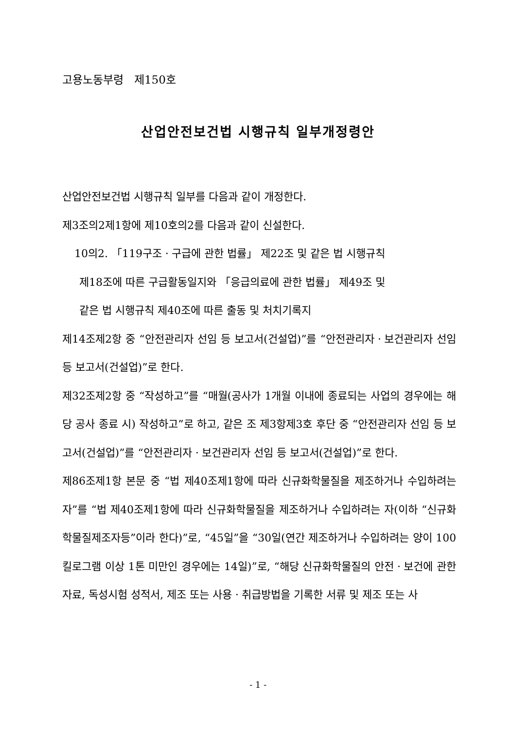고용노동부령 제150호
산업안전보건법 시행규칙 일부개정령안
산업안전보건법 시행규칙 일부를 다음과 같이 개정한다.
제3조의2제1항에 제10호의2를 다음과 같이 신설한다.
10의2. 「119구조ㆍ구급에 관한 법률」 제22조 및 같은 법 시행규칙
제18조에 따른 구급활동일지와 「응급의료에 관한 법률」 제49조 및
같은 법 시행규칙 제40조에 따른 출동 및 처치기록지
제14조제2항 중 “안전관리자 선임 등 보고서(건설업)”를 “안전관리자ㆍ보건관리자 선임 등 보고서(건설업)”로 한다.
제32조제2항 중 “작성하고”를 “매월(공사가 1개월 이내에 종료되는 사업의 경우에는 해당 공사 종료 시) 작성하고”로 하고, 같은 조 제3항제3호 후단 중 “안전관리자 선임 등 보고서(건설업)”를 “안전관리자ㆍ보건관리자 선임 등 보고서(건설업)”로 한다.
제86조제1항 본문 중 “법 제40조제1항에 따라 신규화학물질을 제조하거나 수입하려는 자”를 “법 제40조제1항에 따라 신규화학물질을 제조하거나 수입하려는 자(이하 “신규화학물질제조자등”이라 한다)”로, “45일”을 “30일(연간 제조하거나 수입하려는 양이 100킬로그램 이상 1톤 미만인 경우에는 14일)”로, “해당 신규화학물질의 안전ㆍ보건에 관한 자료, 독성시험 성적서, 제조 또는 사용ㆍ취급방법을 기록한 서류 및 제조 또는 사
- 1 -